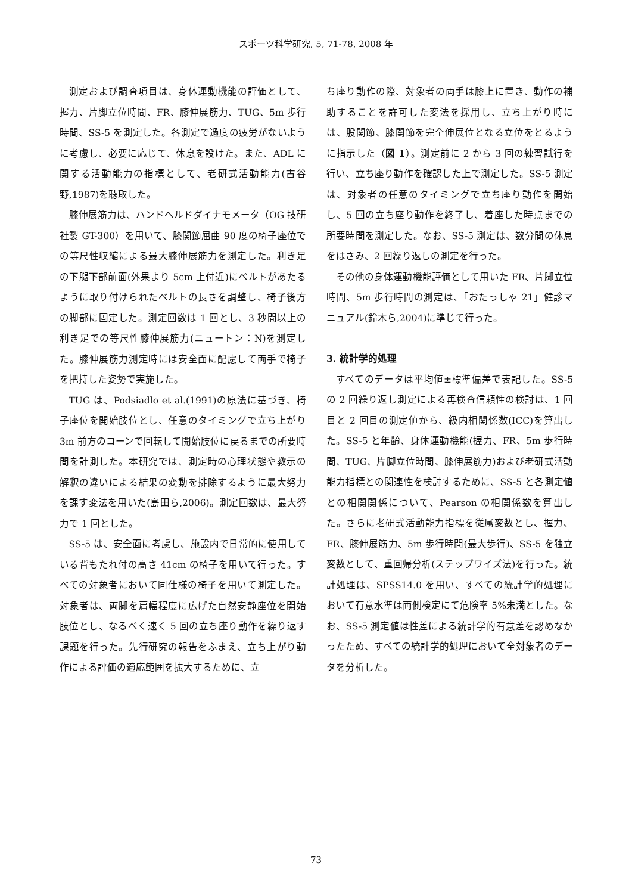スポーツ科学研究, 5, 71-78, 2008 年
測定および調査項目は、身体運動機能の評価として、握力、片脚立位時間、FR、膝伸展筋力、TUG、5m 歩行時間、SS-5 を測定した。各測定で過度の疲労がないように考慮し、必要に応じて、休息を設けた。また、ADL に関する活動能力の指標として、老研式活動能力(古谷野,1987)を聴取した。
膝伸展筋力は、ハンドヘルドダイナモメータ（OG 技研社製 GT-300）を用いて、膝関節屈曲 90 度の椅子座位での等尺性収縮による最大膝伸展筋力を測定した。利き足の下腿下部前面(外果より 5cm 上付近)にベルトがあたるように取り付けられたベルトの長さを調整し、椅子後方の脚部に固定した。測定回数は 1 回とし、3 秒間以上の利き足での等尺性膝伸展筋力(ニュートン：N)を測定した。膝伸展筋力測定時には安全面に配慮して両手で椅子を把持した姿勢で実施した。
TUG は、Podsiadlo et al.(1991)の原法に基づき、椅子座位を開始肢位とし、任意のタイミングで立ち上がり 3m 前方のコーンで回転して開始肢位に戻るまでの所要時間を計測した。本研究では、測定時の心理状態や教示の解釈の違いによる結果の変動を排除するように最大努力を課す変法を用いた(島田ら,2006)。測定回数は、最大努力で 1 回とした。
SS-5 は、安全面に考慮し、施設内で日常的に使用している背もたれ付の高さ 41cm の椅子を用いて行った。すべての対象者において同仕様の椅子を用いて測定した。対象者は、両脚を肩幅程度に広げた自然安静座位を開始肢位とし、なるべく速く 5 回の立ち座り動作を繰り返す課題を行った。先行研究の報告をふまえ、立ち上がり動作による評価の適応範囲を拡大するために、立
ち座り動作の際、対象者の両手は膝上に置き、動作の補助することを許可した変法を採用し、立ち上がり時には、股関節、膝関節を完全伸展位となる立位をとるように指示した（図 1）。測定前に 2 から 3 回の練習試行を行い、立ち座り動作を確認した上で測定した。SS-5 測定は、対象者の任意のタイミングで立ち座り動作を開始し、5 回の立ち座り動作を終了し、着座した時点までの所要時間を測定した。なお、SS-5 測定は、数分間の休息をはさみ、2 回繰り返しの測定を行った。
その他の身体運動機能評価として用いた FR、片脚立位時間、5m 歩行時間の測定は、「おたっしゃ 21」健診マニュアル(鈴木ら,2004)に準じて行った。
3. 統計学的処理
すべてのデータは平均値±標準偏差で表記した。SS-5 の 2 回繰り返し測定による再検査信頼性の検討は、1 回目と 2 回目の測定値から、級内相関係数(ICC)を算出した。SS-5 と年齢、身体運動機能(握力、FR、5m 歩行時間、TUG、片脚立位時間、膝伸展筋力)および老研式活動能力指標との関連性を検討するために、SS-5 と各測定値との相関関係について、Pearson の相関係数を算出した。さらに老研式活動能力指標を従属変数とし、握力、FR、膝伸展筋力、5m 歩行時間(最大歩行)、SS-5 を独立変数として、重回帰分析(ステップワイズ法)を行った。統計処理は、SPSS14.0 を用い、すべての統計学的処理において有意水準は両側検定にて危険率 5%未満とした。なお、SS-5 測定値は性差による統計学的有意差を認めなかったため、すべての統計学的処理において全対象者のデータを分析した。
73